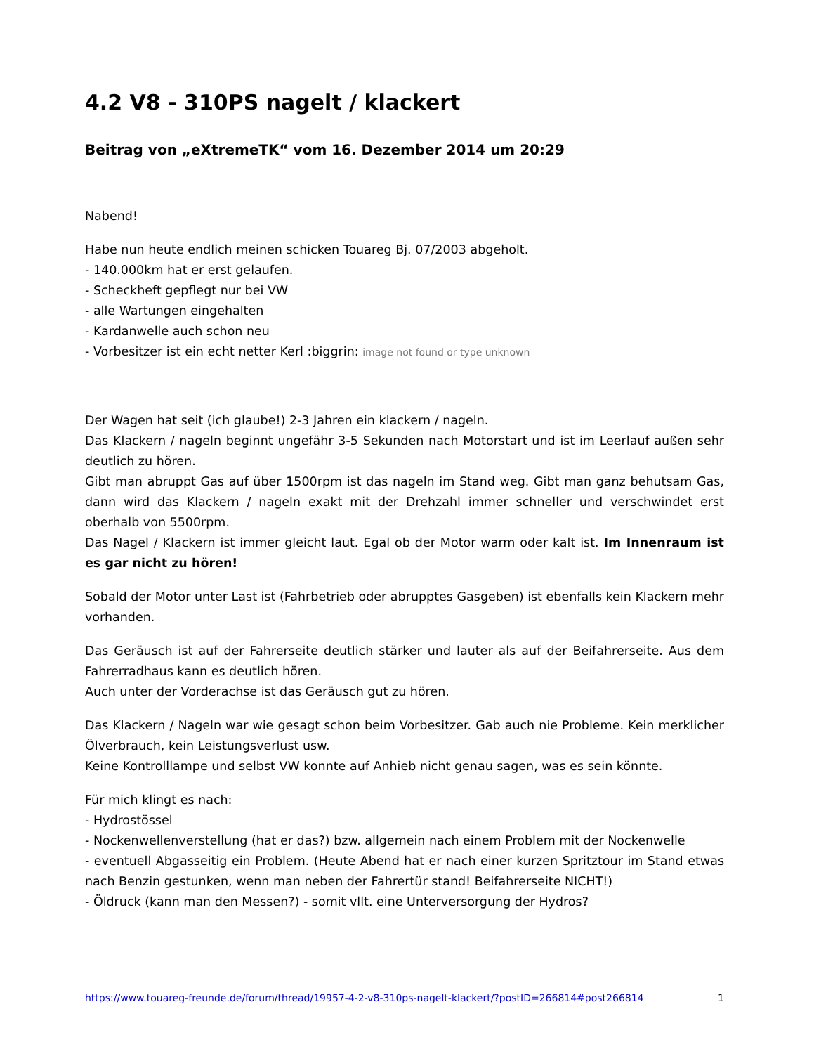4.2 V8 - 310PS nagelt / klackert
Beitrag von „eXtremeTK“ vom 16. Dezember 2014 um 20:29
Nabend!
Habe nun heute endlich meinen schicken Touareg Bj. 07/2003 abgeholt.
- 140.000km hat er erst gelaufen.
- Scheckheft gepflegt nur bei VW
- alle Wartungen eingehalten
- Kardanwelle auch schon neu
- Vorbesitzer ist ein echt netter Kerl :biggrin: image not found or type unknown
Der Wagen hat seit (ich glaube!) 2-3 Jahren ein klackern / nageln.
Das Klackern / nageln beginnt ungefähr 3-5 Sekunden nach Motorstart und ist im Leerlauf außen sehr deutlich zu hören.
Gibt man abruppt Gas auf über 1500rpm ist das nageln im Stand weg. Gibt man ganz behutsam Gas, dann wird das Klackern / nageln exakt mit der Drehzahl immer schneller und verschwindet erst oberhalb von 5500rpm.
Das Nagel / Klackern ist immer gleicht laut. Egal ob der Motor warm oder kalt ist. Im Innenraum ist es gar nicht zu hören!
Sobald der Motor unter Last ist (Fahrbetrieb oder abrupptes Gasgeben) ist ebenfalls kein Klackern mehr vorhanden.
Das Geräusch ist auf der Fahrerseite deutlich stärker und lauter als auf der Beifahrerseite. Aus dem Fahrerradhaus kann es deutlich hören.
Auch unter der Vorderachse ist das Geräusch gut zu hören.
Das Klackern / Nageln war wie gesagt schon beim Vorbesitzer. Gab auch nie Probleme. Kein merklicher Ölverbrauch, kein Leistungsverlust usw.
Keine Kontrolllampe und selbst VW konnte auf Anhieb nicht genau sagen, was es sein könnte.
Für mich klingt es nach:
- Hydrostössel
- Nockenwellenverstellung (hat er das?) bzw. allgemein nach einem Problem mit der Nockenwelle
- eventuell Abgasseitig ein Problem. (Heute Abend hat er nach einer kurzen Spritztour im Stand etwas nach Benzin gestunken, wenn man neben der Fahrertür stand! Beifahrerseite NICHT!)
- Öldruck (kann man den Messen?) - somit vllt. eine Unterversorgung der Hydros?
https://www.touareg-freunde.de/forum/thread/19957-4-2-v8-310ps-nagelt-klackert/?postID=266814#post266814 1